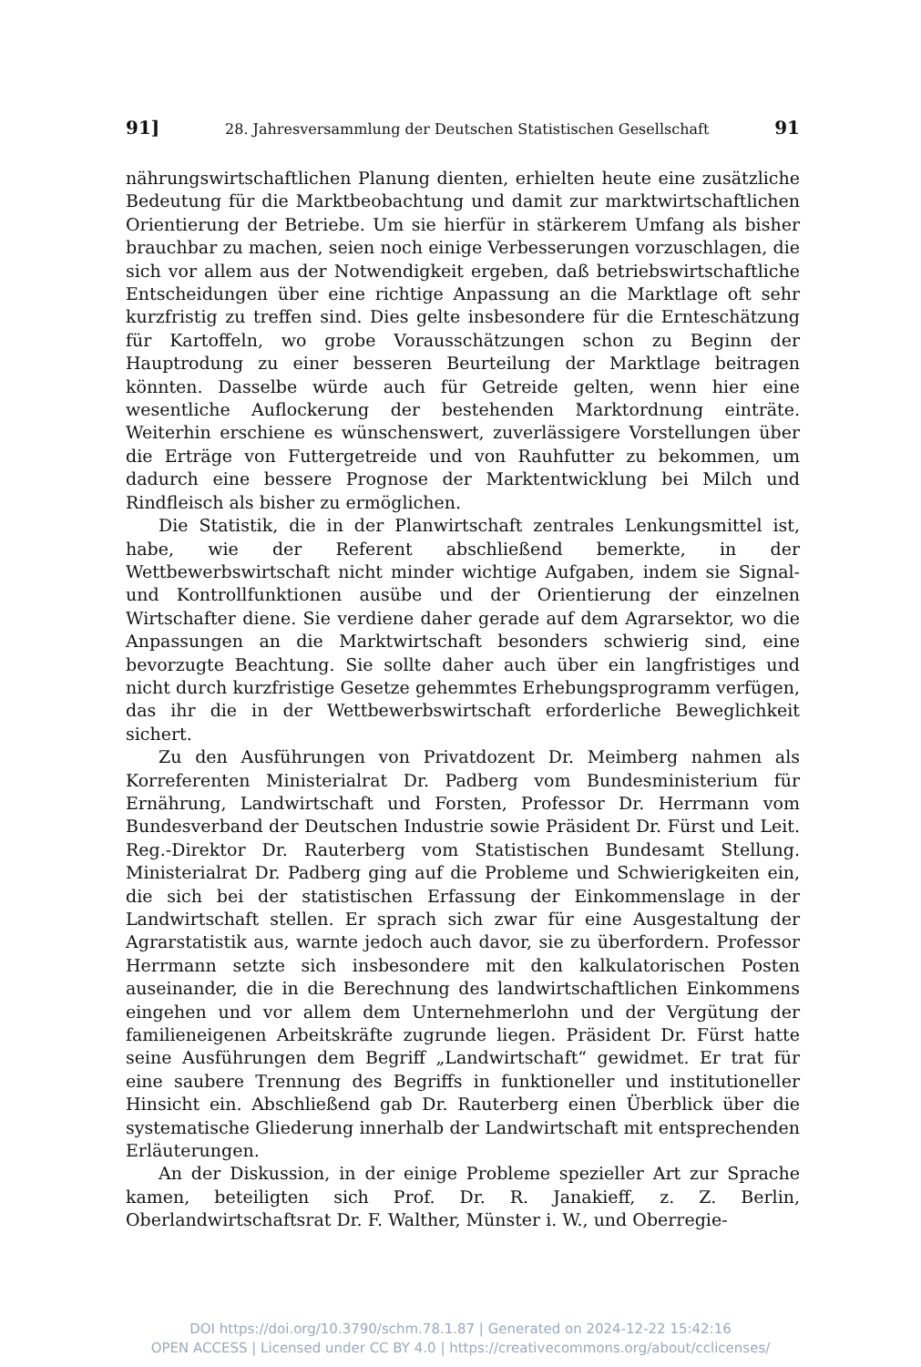91] 28. Jahresversammlung der Deutschen Statistischen Gesellschaft 91
nährungswirtschaftlichen Planung dienten, erhielten heute eine zusätzliche Bedeutung für die Marktbeobachtung und damit zur marktwirtschaftlichen Orientierung der Betriebe. Um sie hierfür in stärkerem Umfang als bisher brauchbar zu machen, seien noch einige Verbesserungen vorzuschlagen, die sich vor allem aus der Notwendigkeit ergeben, daß betriebswirtschaftliche Entscheidungen über eine richtige Anpassung an die Marktlage oft sehr kurzfristig zu treffen sind. Dies gelte insbesondere für die Ernteschätzung für Kartoffeln, wo grobe Vorausschätzungen schon zu Beginn der Hauptrodung zu einer besseren Beurteilung der Marktlage beitragen könnten. Dasselbe würde auch für Getreide gelten, wenn hier eine wesentliche Auflockerung der bestehenden Marktordnung einträte. Weiterhin erschiene es wünschenswert, zuverlässigere Vorstellungen über die Erträge von Futtergetreide und von Rauhfutter zu bekommen, um dadurch eine bessere Prognose der Marktentwicklung bei Milch und Rindfleisch als bisher zu ermöglichen.
Die Statistik, die in der Planwirtschaft zentrales Lenkungsmittel ist, habe, wie der Referent abschließend bemerkte, in der Wettbewerbswirtschaft nicht minder wichtige Aufgaben, indem sie Signal- und Kontrollfunktionen ausübe und der Orientierung der einzelnen Wirtschafter diene. Sie verdiene daher gerade auf dem Agrarsektor, wo die Anpassungen an die Marktwirtschaft besonders schwierig sind, eine bevorzugte Beachtung. Sie sollte daher auch über ein langfristiges und nicht durch kurzfristige Gesetze gehemmtes Erhebungsprogramm verfügen, das ihr die in der Wettbewerbswirtschaft erforderliche Beweglichkeit sichert.
Zu den Ausführungen von Privatdozent Dr. Meimberg nahmen als Korreferenten Ministerialrat Dr. Padberg vom Bundesministerium für Ernährung, Landwirtschaft und Forsten, Professor Dr. Herrmann vom Bundesverband der Deutschen Industrie sowie Präsident Dr. Fürst und Leit. Reg.-Direktor Dr. Rauterberg vom Statistischen Bundesamt Stellung. Ministerialrat Dr. Padberg ging auf die Probleme und Schwierigkeiten ein, die sich bei der statistischen Erfassung der Einkommenslage in der Landwirtschaft stellen. Er sprach sich zwar für eine Ausgestaltung der Agrarstatistik aus, warnte jedoch auch davor, sie zu überfordern. Professor Herrmann setzte sich insbesondere mit den kalkulatorischen Posten auseinander, die in die Berechnung des landwirtschaftlichen Einkommens eingehen und vor allem dem Unternehmerlohn und der Vergütung der familieneigenen Arbeitskräfte zugrunde liegen. Präsident Dr. Fürst hatte seine Ausführungen dem Begriff „Landwirtschaft“ gewidmet. Er trat für eine saubere Trennung des Begriffs in funktioneller und institutioneller Hinsicht ein. Abschließend gab Dr. Rauterberg einen Überblick über die systematische Gliederung innerhalb der Landwirtschaft mit entsprechenden Erläuterungen.
An der Diskussion, in der einige Probleme spezieller Art zur Sprache kamen, beteiligten sich Prof. Dr. R. Janakieff, z. Z. Berlin, Oberlandwirtschaftsrat Dr. F. Walther, Münster i. W., und Oberregie-
DOI https://doi.org/10.3790/schm.78.1.87 | Generated on 2024-12-22 15:42:16
OPEN ACCESS | Licensed under CC BY 4.0 | https://creativecommons.org/about/cclicenses/